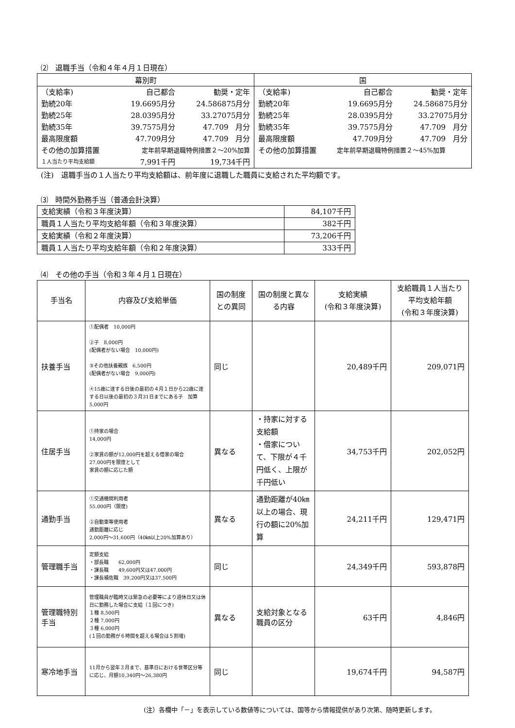⑵　退職手当（令和４年４月１日現在）
| 幕別町 | | | 国 | | |
| --- | --- | --- | --- | --- | --- |
| （支給率) | 自己都合 | 勧奨・定年 | （支給率) | 自己都合 | 勧奨・定年 |
| 勤続20年 | 19.6695月分 | 24.586875月分 | 勤続20年 | 19.6695月分 | 24.586875月分 |
| 勤続25年 | 28.0395月分 | 33.27075月分 | 勤続25年 | 28.0395月分 | 33.27075月分 |
| 勤続35年 | 39.7575月分 | 47.709 月分 | 勤続35年 | 39.7575月分 | 47.709 月分 |
| 最高限度額 | 47.709月分 | 47.709 月分 | 最高限度額 | 47.709月分 | 47.709 月分 |
| その他の加算措置 | 定年前早期退職特例措置２～20%加算 | | その他の加算措置 | 定年前早期退職特例措置２～45%加算 | |
| １人当たり平均支給額 | 7,991千円 | 19,734千円 | | | |
(注)　退職手当の１人当たり平均支給額は、前年度に退職した職員に支給された平均額です。
⑶　時間外勤務手当（普通会計決算）
| 支給実績（令和３年度決算） | 84,107千円 |
| 職員１人当たり平均支給年額（令和３年度決算） | 382千円 |
| 支給実績（令和２年度決算） | 73,206千円 |
| 職員１人当たり平均支給年額（令和２年度決算） | 333千円 |
⑷　その他の手当（令和３年４月１日現在）
| 手当名 | 内容及び支給単価 | 国の制度との異同 | 国の制度と異なる内容 | 支給実績 (令和３年度決算) | 支給職員１人当たり平均支給年額 (令和３年度決算) |
| --- | --- | --- | --- | --- | --- |
| 扶養手当 | ①配偶者 10,000円 ②子 8,000円 (配偶者がない場合 10,000円) ③その他扶養親族 6,500円 (配偶者がない場合 9,000円) ④15歳に達する日後の最初の４月１日から22歳に達する日以後の最初の３月31日までにある子 加算 5,000円 | 同じ | | 20,489千円 | 209,071円 |
| 住居手当 | ①持家の場合 14,000円 ②家賃の額が12,000円を超える借家の場合 27,000円を限度として 家賃の額に応じた額 | 異なる | ・持家に対する支給額 ・借家について、下限が４千円低く、上限が千円低い | 34,753千円 | 202,052円 |
| 通勤手当 | ①交通機関利用者 55,000円（限度) ②自動車等使用者 通勤距離に応じ 2,000円～31,600円（40㎞以上20%加算あり） | 異なる | 通勤距離が40㎞以上の場合、現行の額に20%加算 | 24,211千円 | 129,471円 |
| 管理職手当 | 定額支給 ・部長職 62,000円 ・課長職 49,600円又は47,000円 ・課長補佐職 39,200円又は37,500円 | 同じ | | 24,349千円 | 593,878円 |
| 管理職特別手当 | 管理職員が臨時又は緊急の必要等により週休日又は休日に勤務した場合に支給（１回につき) １種 8,500円 ２種 7,000円 ３種 6,000円 (１回の勤務が６時間を超える場合は５割増) | 異なる | 支給対象となる職員の区分 | 63千円 | 4,846円 |
| 寒冷地手当 | 11月から翌年３月まで、基準日における世帯区分等に応じ、月額10,340円～26,380円 | 同じ | | 19,674千円 | 94,587円 |
(注）各欄中「－」を表示している数値等については、国等から情報提供があり次第、随時更新します。